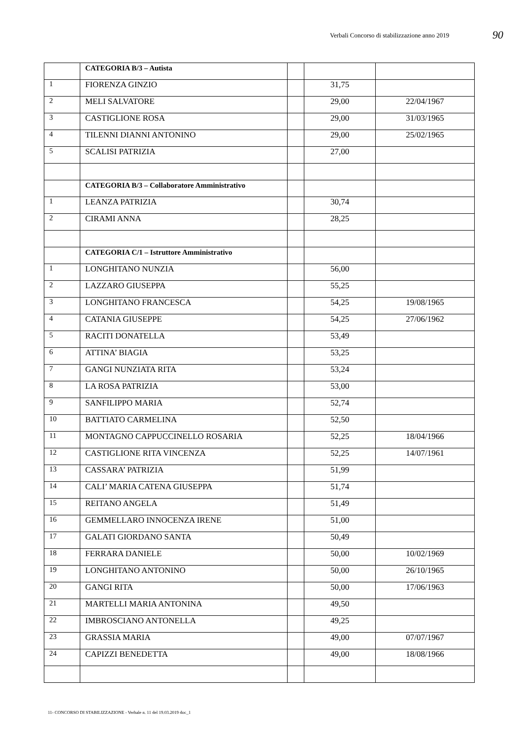Verbali Concorso di stabilizzazione anno 2019
90
| | CATEGORIA B/3 – Autista | | | |
| 1 | FIORENZA GINZIO | | 31,75 | |
| 2 | MELI SALVATORE | | 29,00 | 22/04/1967 |
| 3 | CASTIGLIONE ROSA | | 29,00 | 31/03/1965 |
| 4 | TILENNI DIANNI ANTONINO | | 29,00 | 25/02/1965 |
| 5 | SCALISI PATRIZIA | | 27,00 | |
| | CATEGORIA B/3 – Collaboratore Amministrativo | | | |
| 1 | LEANZA PATRIZIA | | 30,74 | |
| 2 | CIRAMI ANNA | | 28,25 | |
| | CATEGORIA C/1 – Istruttore Amministrativo | | | |
| 1 | LONGHITANO NUNZIA | | 56,00 | |
| 2 | LAZZARO GIUSEPPA | | 55,25 | |
| 3 | LONGHITANO FRANCESCA | | 54,25 | 19/08/1965 |
| 4 | CATANIA GIUSEPPE | | 54,25 | 27/06/1962 |
| 5 | RACITI DONATELLA | | 53,49 | |
| 6 | ATTINA’ BIAGIA | | 53,25 | |
| 7 | GANGI NUNZIATA RITA | | 53,24 | |
| 8 | LA ROSA PATRIZIA | | 53,00 | |
| 9 | SANFILIPPO MARIA | | 52,74 | |
| 10 | BATTIATO CARMELINA | | 52,50 | |
| 11 | MONTAGNO CAPPUCCINELLO ROSARIA | | 52,25 | 18/04/1966 |
| 12 | CASTIGLIONE RITA VINCENZA | | 52,25 | 14/07/1961 |
| 13 | CASSARA’ PATRIZIA | | 51,99 | |
| 14 | CALI’ MARIA CATENA GIUSEPPA | | 51,74 | |
| 15 | REITANO ANGELA | | 51,49 | |
| 16 | GEMMELLARO INNOCENZA IRENE | | 51,00 | |
| 17 | GALATI GIORDANO SANTA | | 50,49 | |
| 18 | FERRARA DANIELE | | 50,00 | 10/02/1969 |
| 19 | LONGHITANO ANTONINO | | 50,00 | 26/10/1965 |
| 20 | GANGI RITA | | 50,00 | 17/06/1963 |
| 21 | MARTELLI MARIA ANTONINA | | 49,50 | |
| 22 | IMBROSCIANO ANTONELLA | | 49,25 | |
| 23 | GRASSIA MARIA | | 49,00 | 07/07/1967 |
| 24 | CAPIZZI BENEDETTA | | 49,00 | 18/08/1966 |
11- CONCORSO DI STABILIZZAZIONE - Verbale n. 11 del 19.03.2019 doc_1